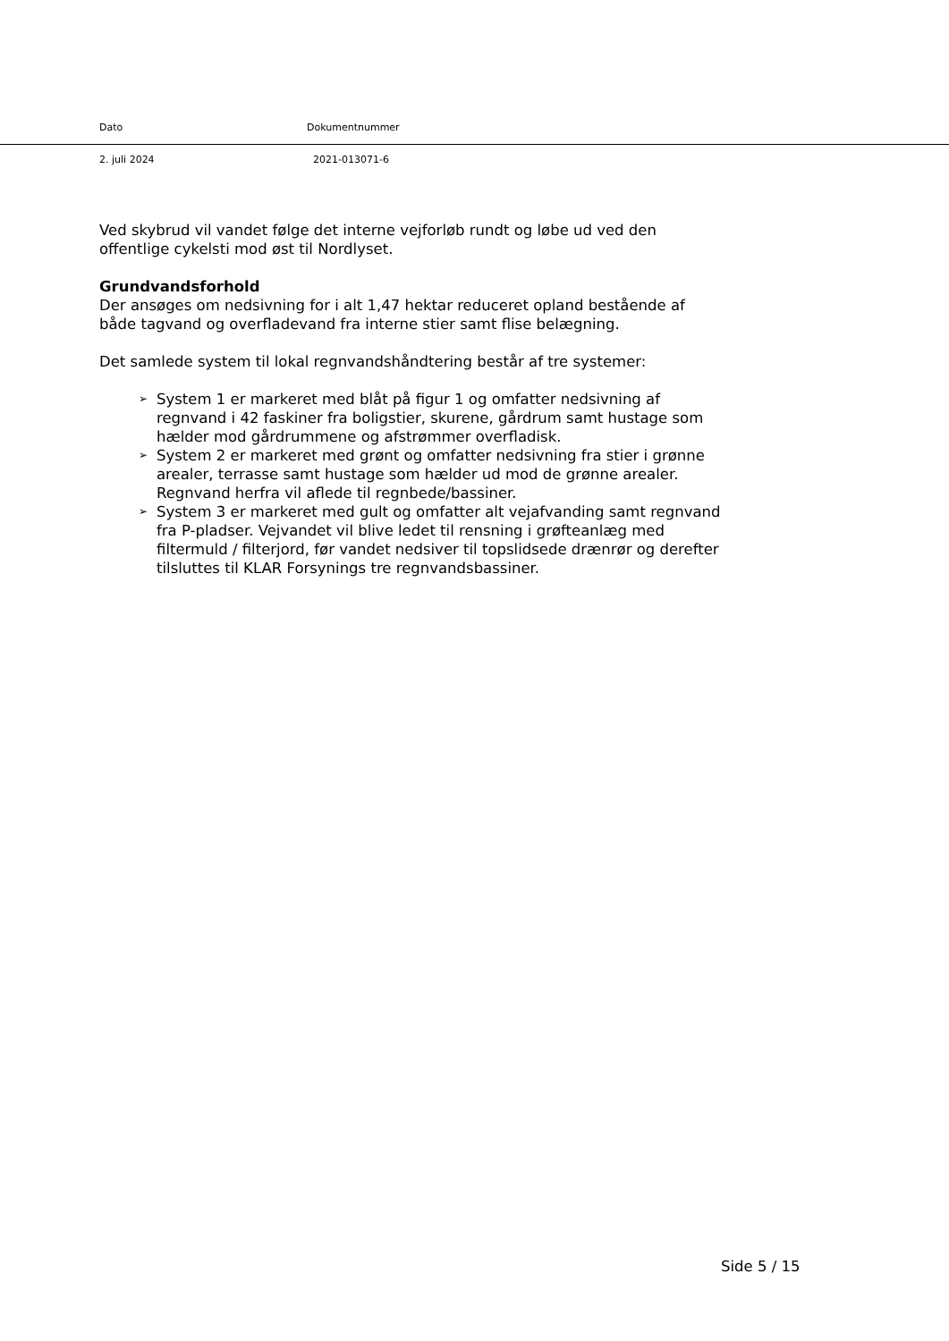Dato Dokumentnummer
2. juli 2024 2021-013071-6
Ved skybrud vil vandet følge det interne vejforløb rundt og løbe ud ved den offentlige cykelsti mod øst til Nordlyset.
Grundvandsforhold
Der ansøges om nedsivning for i alt 1,47 hektar reduceret opland bestående af både tagvand og overfladevand fra interne stier samt flise belægning.
Det samlede system til lokal regnvandshåndtering består af tre systemer:
➢ System 1 er markeret med blåt på figur 1 og omfatter nedsivning af regnvand i 42 faskiner fra boligstier, skurene, gårdrum samt hustage som hælder mod gårdrummene og afstrømmer overfladisk.
➢ System 2 er markeret med grønt og omfatter nedsivning fra stier i grønne arealer, terrasse samt hustage som hælder ud mod de grønne arealer. Regnvand herfra vil aflede til regnbede/bassiner.
➢ System 3 er markeret med gult og omfatter alt vejafvanding samt regnvand fra P-pladser. Vejvandet vil blive ledet til rensning i grøfteanlæg med filtermuld / filterjord, før vandet nedsiver til topslidsede drænrør og derefter tilsluttes til KLAR Forsynings tre regnvandsbassiner.
Side 5 / 15